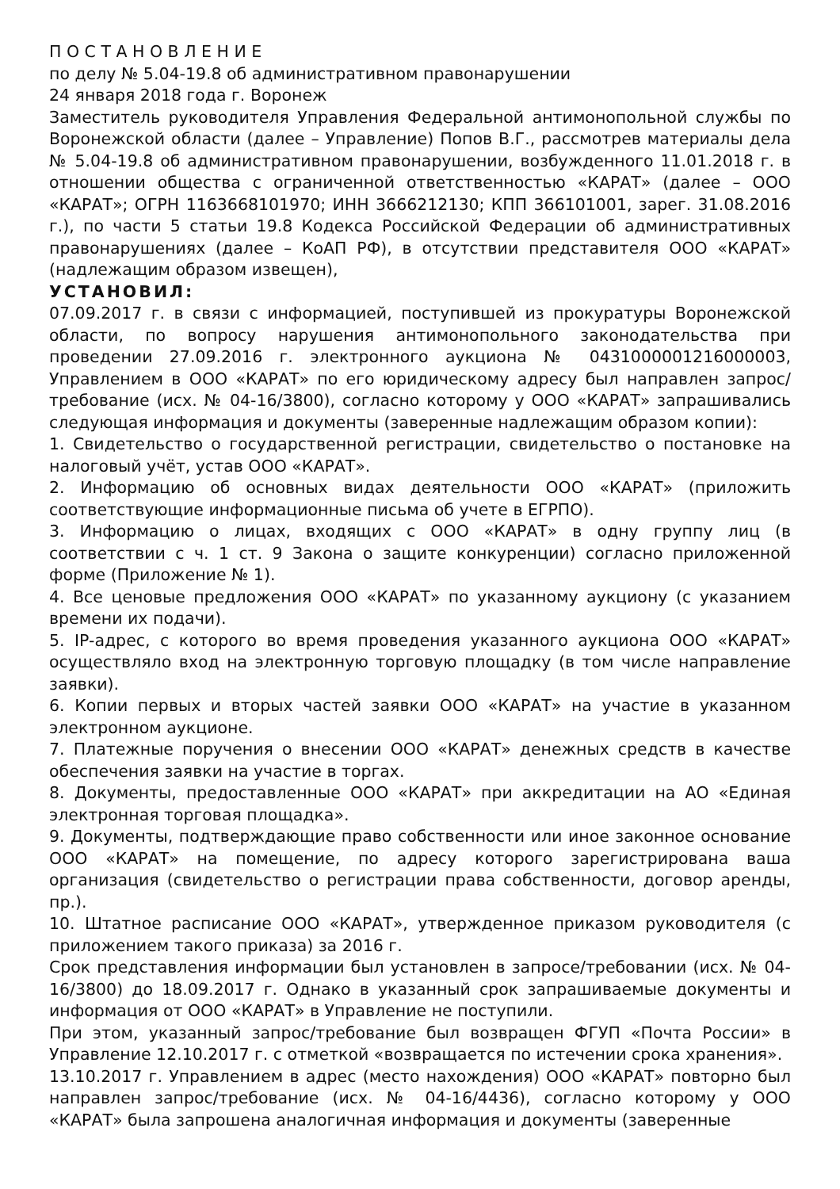П О С Т А Н О В Л Е Н И Е
по делу № 5.04-19.8 об административном правонарушении
24 января 2018 года г. Воронеж
Заместитель руководителя Управления Федеральной антимонопольной службы по Воронежской области (далее – Управление) Попов В.Г., рассмотрев материалы дела № 5.04-19.8 об административном правонарушении, возбужденного 11.01.2018 г. в отношении общества с ограниченной ответственностью «КАРАТ» (далее – ООО «КАРАТ»; ОГРН 1163668101970; ИНН 3666212130; КПП 366101001, зарег. 31.08.2016 г.), по части 5 статьи 19.8 Кодекса Российской Федерации об административных правонарушениях (далее – КоАП РФ), в отсутствии представителя ООО «КАРАТ» (надлежащим образом извещен),
УСТАНОВИЛ:
07.09.2017 г. в связи с информацией, поступившей из прокуратуры Воронежской области, по вопросу нарушения антимонопольного законодательства при проведении 27.09.2016 г. электронного аукциона № 0431000001216000003, Управлением в ООО «КАРАТ» по его юридическому адресу был направлен запрос/требование (исх. № 04-16/3800), согласно которому у ООО «КАРАТ» запрашивались следующая информация и документы (заверенные надлежащим образом копии):
1. Свидетельство о государственной регистрации, свидетельство о постановке на налоговый учёт, устав ООО «КАРАТ».
2. Информацию об основных видах деятельности ООО «КАРАТ» (приложить соответствующие информационные письма об учете в ЕГРПО).
3. Информацию о лицах, входящих с ООО «КАРАТ» в одну группу лиц (в соответствии с ч. 1 ст. 9 Закона о защите конкуренции) согласно приложенной форме (Приложение № 1).
4. Все ценовые предложения ООО «КАРАТ» по указанному аукциону (с указанием времени их подачи).
5. IP-адрес, с которого во время проведения указанного аукциона ООО «КАРАТ» осуществляло вход на электронную торговую площадку (в том числе направление заявки).
6. Копии первых и вторых частей заявки ООО «КАРАТ» на участие в указанном электронном аукционе.
7. Платежные поручения о внесении ООО «КАРАТ» денежных средств в качестве обеспечения заявки на участие в торгах.
8. Документы, предоставленные ООО «КАРАТ» при аккредитации на АО «Единая электронная торговая площадка».
9. Документы, подтверждающие право собственности или иное законное основание ООО «КАРАТ» на помещение, по адресу которого зарегистрирована ваша организация (свидетельство о регистрации права собственности, договор аренды, пр.).
10. Штатное расписание ООО «КАРАТ», утвержденное приказом руководителя (с приложением такого приказа) за 2016 г.
Срок представления информации был установлен в запросе/требовании (исх. № 04-16/3800) до 18.09.2017 г. Однако в указанный срок запрашиваемые документы и информация от ООО «КАРАТ» в Управление не поступили.
При этом, указанный запрос/требование был возвращен ФГУП «Почта России» в Управление 12.10.2017 г. с отметкой «возвращается по истечении срока хранения».
13.10.2017 г. Управлением в адрес (место нахождения) ООО «КАРАТ» повторно был направлен запрос/требование (исх. № 04-16/4436), согласно которому у ООО «КАРАТ» была запрошена аналогичная информация и документы (заверенные